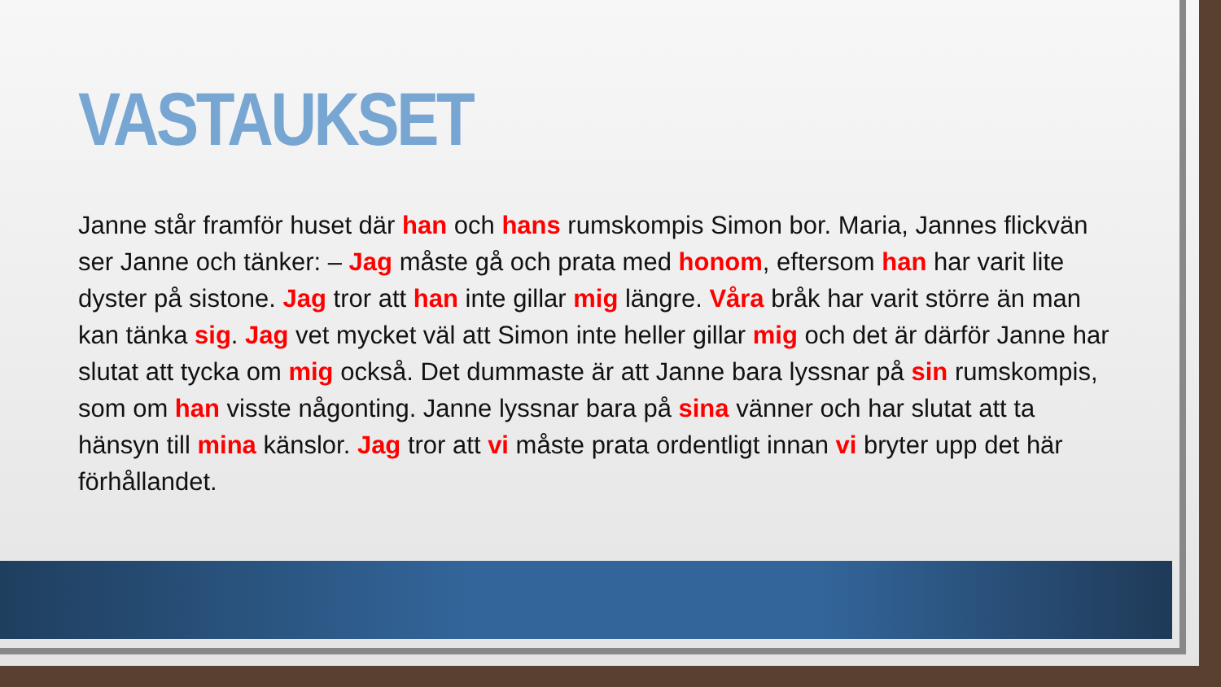VASTAUKSET
Janne står framför huset där han och hans rumskompis Simon bor. Maria, Jannes flickvän ser Janne och tänker: – Jag måste gå och prata med honom, eftersom han har varit lite dyster på sistone. Jag tror att han inte gillar mig längre. Våra bråk har varit större än man kan tänka sig. Jag vet mycket väl att Simon inte heller gillar mig och det är därför Janne har slutat att tycka om mig också. Det dummaste är att Janne bara lyssnar på sin rumskompis, som om han visste någonting. Janne lyssnar bara på sina vänner och har slutat att ta hänsyn till mina känslor. Jag tror att vi måste prata ordentligt innan vi bryter upp det här förhållandet.